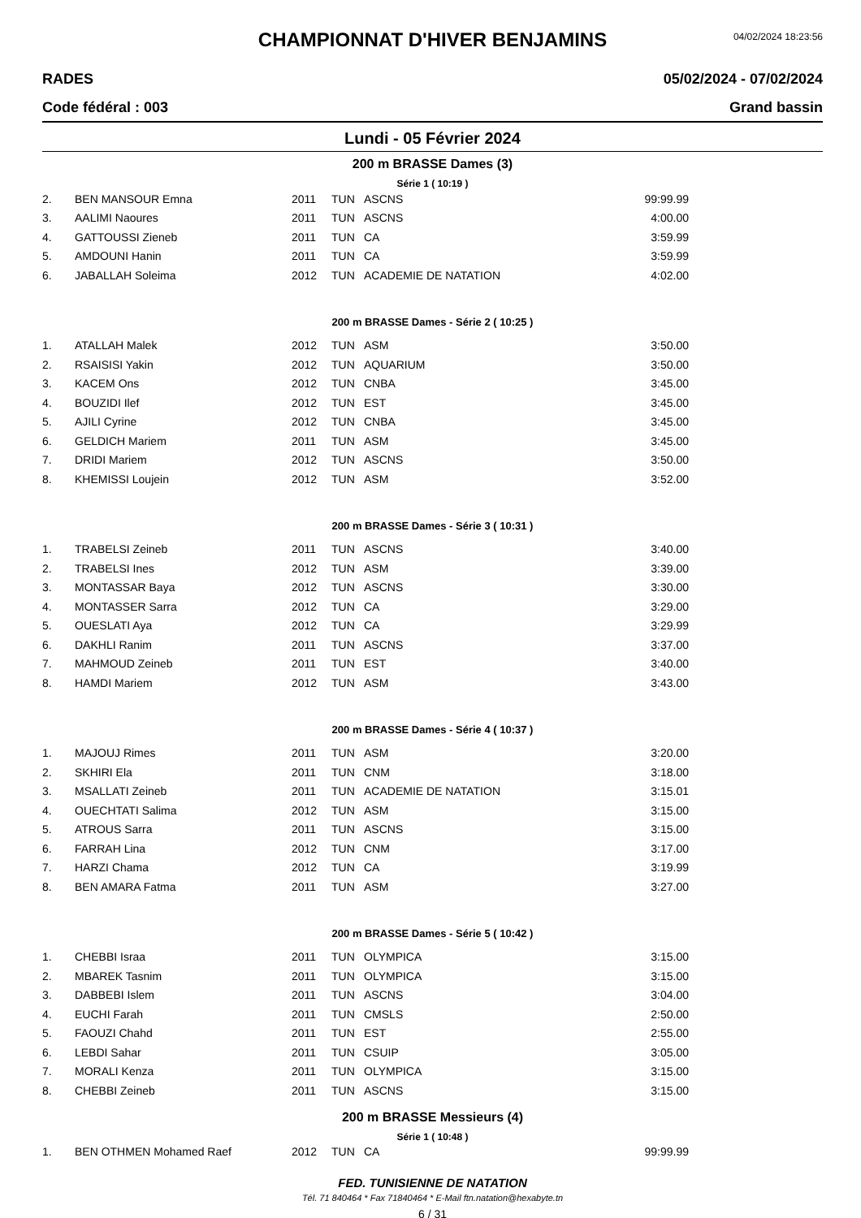04/02/2024 18:23:56
CHAMPIONNAT D'HIVER BENJAMINS
RADES 05/02/2024 - 07/02/2024
Code fédéral : 003 Grand bassin
Lundi - 05 Février 2024
200 m BRASSE Dames (3)
Série 1 ( 10:19 )
| 2. | BEN MANSOUR Emna | 2011 | TUN | ASCNS | 99:99.99 |
| 3. | AALIMI Naoures | 2011 | TUN | ASCNS | 4:00.00 |
| 4. | GATTOUSSI Zieneb | 2011 | TUN | CA | 3:59.99 |
| 5. | AMDOUNI Hanin | 2011 | TUN | CA | 3:59.99 |
| 6. | JABALLAH Soleima | 2012 | TUN | ACADEMIE DE NATATION | 4:02.00 |
200 m BRASSE Dames - Série 2 ( 10:25 )
| 1. | ATALLAH Malek | 2012 | TUN | ASM | 3:50.00 |
| 2. | RSAISISI Yakin | 2012 | TUN | AQUARIUM | 3:50.00 |
| 3. | KACEM Ons | 2012 | TUN | CNBA | 3:45.00 |
| 4. | BOUZIDI Ilef | 2012 | TUN | EST | 3:45.00 |
| 5. | AJILI Cyrine | 2012 | TUN | CNBA | 3:45.00 |
| 6. | GELDICH Mariem | 2011 | TUN | ASM | 3:45.00 |
| 7. | DRIDI Mariem | 2012 | TUN | ASCNS | 3:50.00 |
| 8. | KHEMISSI Loujein | 2012 | TUN | ASM | 3:52.00 |
200 m BRASSE Dames - Série 3 ( 10:31 )
| 1. | TRABELSI Zeineb | 2011 | TUN | ASCNS | 3:40.00 |
| 2. | TRABELSI Ines | 2012 | TUN | ASM | 3:39.00 |
| 3. | MONTASSAR Baya | 2012 | TUN | ASCNS | 3:30.00 |
| 4. | MONTASSER Sarra | 2012 | TUN | CA | 3:29.00 |
| 5. | OUESLATI Aya | 2012 | TUN | CA | 3:29.99 |
| 6. | DAKHLI Ranim | 2011 | TUN | ASCNS | 3:37.00 |
| 7. | MAHMOUD Zeineb | 2011 | TUN | EST | 3:40.00 |
| 8. | HAMDI Mariem | 2012 | TUN | ASM | 3:43.00 |
200 m BRASSE Dames - Série 4 ( 10:37 )
| 1. | MAJOUJ Rimes | 2011 | TUN | ASM | 3:20.00 |
| 2. | SKHIRI Ela | 2011 | TUN | CNM | 3:18.00 |
| 3. | MSALLATI Zeineb | 2011 | TUN | ACADEMIE DE NATATION | 3:15.01 |
| 4. | OUECHTATI Salima | 2012 | TUN | ASM | 3:15.00 |
| 5. | ATROUS Sarra | 2011 | TUN | ASCNS | 3:15.00 |
| 6. | FARRAH Lina | 2012 | TUN | CNM | 3:17.00 |
| 7. | HARZI Chama | 2012 | TUN | CA | 3:19.99 |
| 8. | BEN AMARA Fatma | 2011 | TUN | ASM | 3:27.00 |
200 m BRASSE Dames - Série 5 ( 10:42 )
| 1. | CHEBBI Israa | 2011 | TUN | OLYMPICA | 3:15.00 |
| 2. | MBAREK Tasnim | 2011 | TUN | OLYMPICA | 3:15.00 |
| 3. | DABBEBI Islem | 2011 | TUN | ASCNS | 3:04.00 |
| 4. | EUCHI Farah | 2011 | TUN | CMSLS | 2:50.00 |
| 5. | FAOUZI Chahd | 2011 | TUN | EST | 2:55.00 |
| 6. | LEBDI Sahar | 2011 | TUN | CSUIP | 3:05.00 |
| 7. | MORALI Kenza | 2011 | TUN | OLYMPICA | 3:15.00 |
| 8. | CHEBBI Zeineb | 2011 | TUN | ASCNS | 3:15.00 |
200 m BRASSE Messieurs (4)
Série 1 ( 10:48 )
| 1. | BEN OTHMEN Mohamed Raef | 2012 | TUN | CA | 99:99.99 |
FED. TUNISIENNE DE NATATION
Tél. 71 840464 * Fax 71840464 * E-Mail ftn.natation@hexabyte.tn
6 / 31